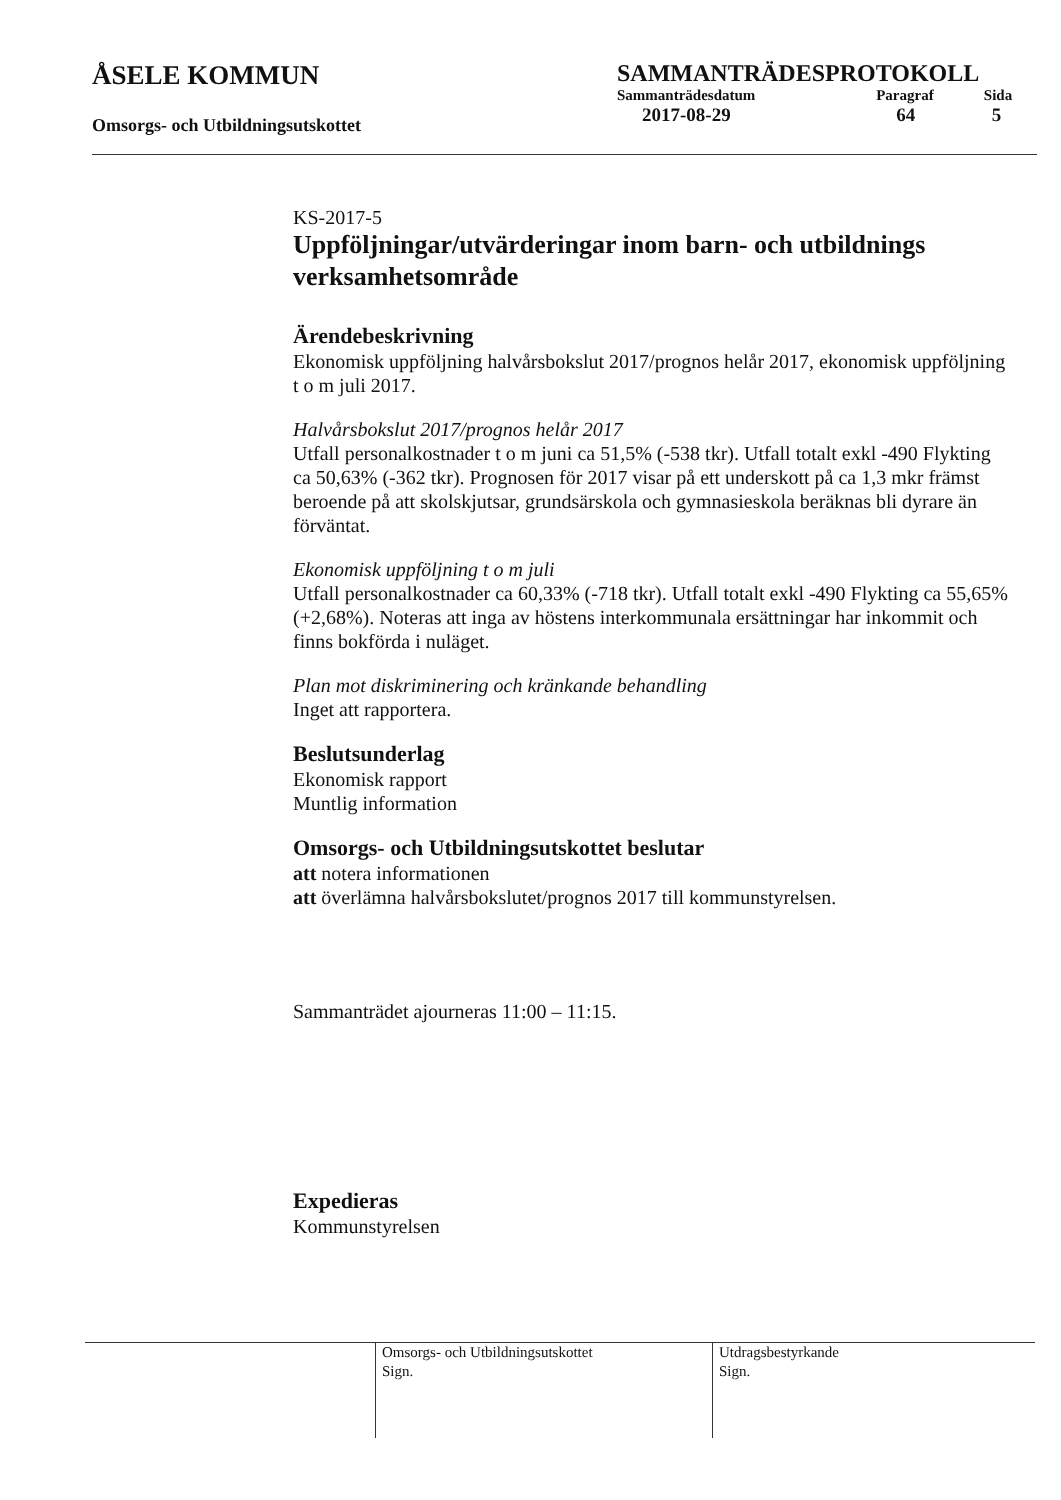ÅSELE KOMMUN
Omsorgs- och Utbildningsutskottet
SAMMANTRÄDESPROTOKOLL
| Sammanträdesdatum | Paragraf | Sida |
| 2017-08-29 | 64 | 5 |
KS-2017-5
Uppföljningar/utvärderingar inom barn- och utbildnings verksamhetsområde
Ärendebeskrivning
Ekonomisk uppföljning halvårsbokslut 2017/prognos helår 2017, ekonomisk uppföljning t o m juli 2017.
Halvårsbokslut 2017/prognos helår 2017
Utfall personalkostnader t o m juni ca 51,5% (-538 tkr). Utfall totalt exkl -490 Flykting ca 50,63% (-362 tkr). Prognosen för 2017 visar på ett underskott på ca 1,3 mkr främst beroende på att skolskjutsar, grundsärskola och gymnasieskola beräknas bli dyrare än förväntat.
Ekonomisk uppföljning t o m juli
Utfall personalkostnader ca 60,33% (-718 tkr). Utfall totalt exkl -490 Flykting ca 55,65% (+2,68%). Noteras att inga av höstens interkommunala ersättningar har inkommit och finns bokförda i nuläget.
Plan mot diskriminering och kränkande behandling
Inget att rapportera.
Beslutsunderlag
Ekonomisk rapport
Muntlig information
Omsorgs- och Utbildningsutskottet beslutar
att notera informationen
att överlämna halvårsbokslutet/prognos 2017 till kommunstyrelsen.
Sammanträdet ajourneras 11:00 – 11:15.
Expedieras
Kommunstyrelsen
Omsorgs- och Utbildningsutskottet
Sign.
Utdragsbestyrkande
Sign.